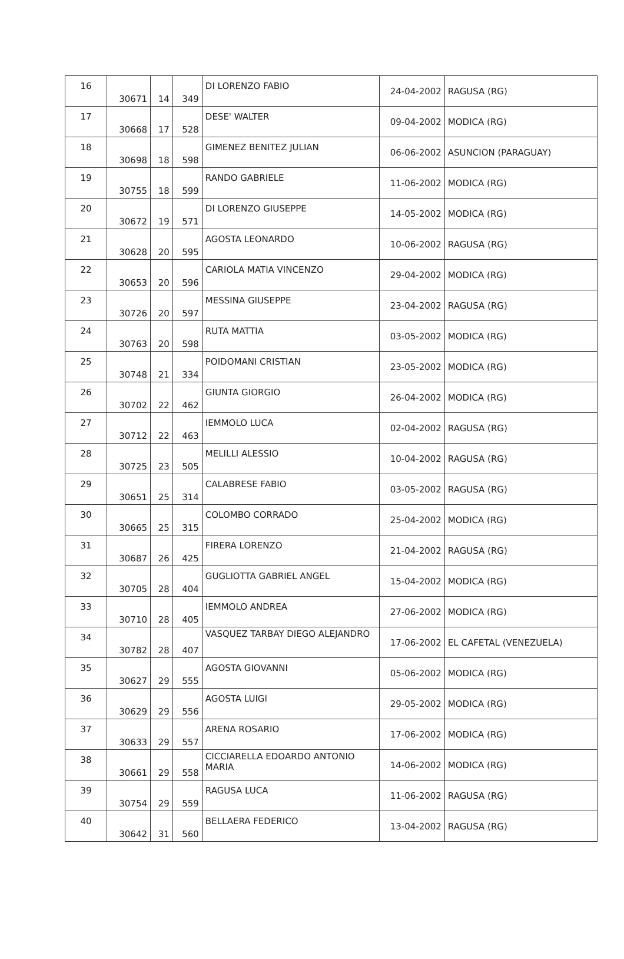| 16 | 30671 | 14 | 349 | DI LORENZO FABIO | 24-04-2002 | RAGUSA (RG) |
| 17 | 30668 | 17 | 528 | DESE' WALTER | 09-04-2002 | MODICA (RG) |
| 18 | 30698 | 18 | 598 | GIMENEZ BENITEZ JULIAN | 06-06-2002 | ASUNCION (PARAGUAY) |
| 19 | 30755 | 18 | 599 | RANDO GABRIELE | 11-06-2002 | MODICA (RG) |
| 20 | 30672 | 19 | 571 | DI LORENZO GIUSEPPE | 14-05-2002 | MODICA (RG) |
| 21 | 30628 | 20 | 595 | AGOSTA LEONARDO | 10-06-2002 | RAGUSA (RG) |
| 22 | 30653 | 20 | 596 | CARIOLA MATIA VINCENZO | 29-04-2002 | MODICA (RG) |
| 23 | 30726 | 20 | 597 | MESSINA GIUSEPPE | 23-04-2002 | RAGUSA (RG) |
| 24 | 30763 | 20 | 598 | RUTA MATTIA | 03-05-2002 | MODICA (RG) |
| 25 | 30748 | 21 | 334 | POIDOMANI CRISTIAN | 23-05-2002 | MODICA (RG) |
| 26 | 30702 | 22 | 462 | GIUNTA GIORGIO | 26-04-2002 | MODICA (RG) |
| 27 | 30712 | 22 | 463 | IEMMOLO LUCA | 02-04-2002 | RAGUSA (RG) |
| 28 | 30725 | 23 | 505 | MELILLI ALESSIO | 10-04-2002 | RAGUSA (RG) |
| 29 | 30651 | 25 | 314 | CALABRESE FABIO | 03-05-2002 | RAGUSA (RG) |
| 30 | 30665 | 25 | 315 | COLOMBO CORRADO | 25-04-2002 | MODICA (RG) |
| 31 | 30687 | 26 | 425 | FIRERA LORENZO | 21-04-2002 | RAGUSA (RG) |
| 32 | 30705 | 28 | 404 | GUGLIOTTA GABRIEL ANGEL | 15-04-2002 | MODICA (RG) |
| 33 | 30710 | 28 | 405 | IEMMOLO ANDREA | 27-06-2002 | MODICA (RG) |
| 34 | 30782 | 28 | 407 | VASQUEZ TARBAY DIEGO ALEJANDRO | 17-06-2002 | EL CAFETAL (VENEZUELA) |
| 35 | 30627 | 29 | 555 | AGOSTA GIOVANNI | 05-06-2002 | MODICA (RG) |
| 36 | 30629 | 29 | 556 | AGOSTA LUIGI | 29-05-2002 | MODICA (RG) |
| 37 | 30633 | 29 | 557 | ARENA ROSARIO | 17-06-2002 | MODICA (RG) |
| 38 | 30661 | 29 | 558 | CICCIARELLA EDOARDO ANTONIO MARIA | 14-06-2002 | MODICA (RG) |
| 39 | 30754 | 29 | 559 | RAGUSA LUCA | 11-06-2002 | RAGUSA (RG) |
| 40 | 30642 | 31 | 560 | BELLAERA FEDERICO | 13-04-2002 | RAGUSA (RG) |